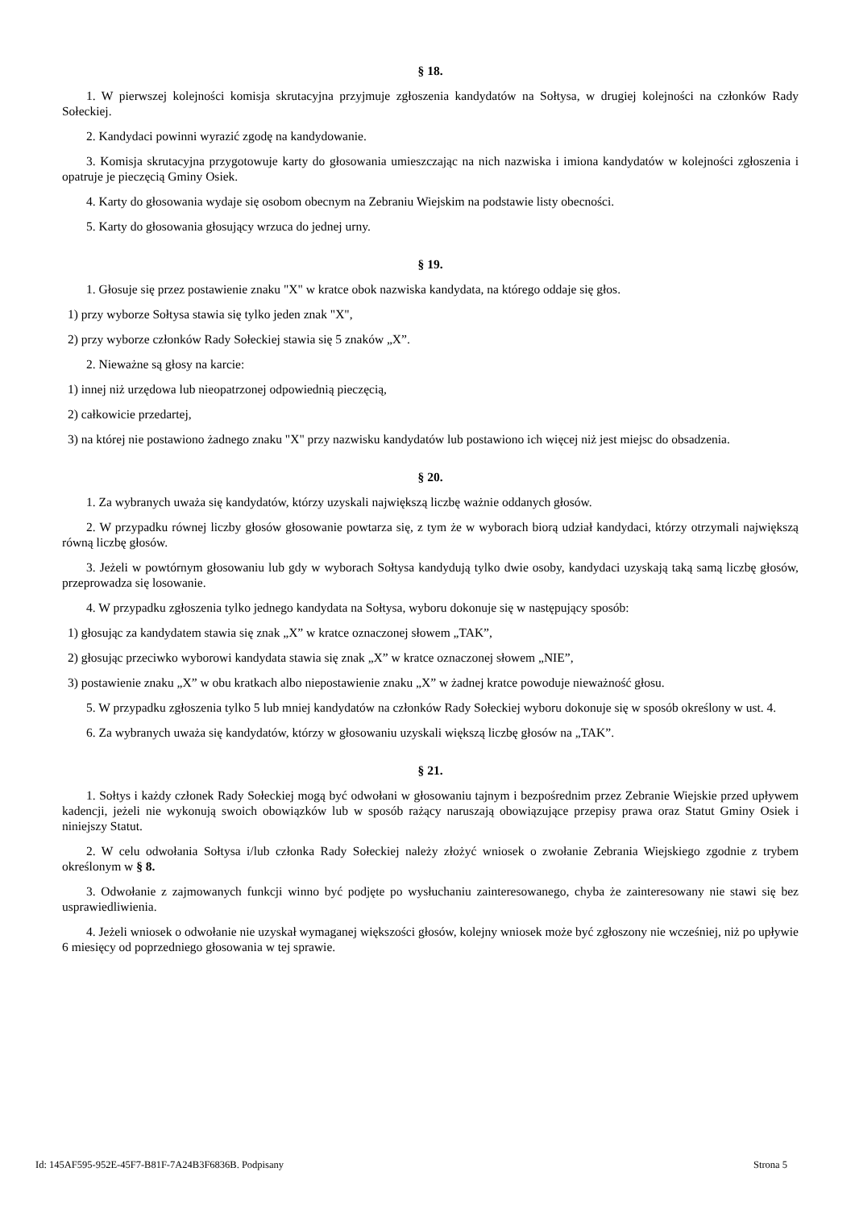§ 18.
1. W pierwszej kolejności komisja skrutacyjna przyjmuje zgłoszenia kandydatów na Sołtysa, w drugiej kolejności na członków Rady Sołeckiej.
2. Kandydaci powinni wyrazić zgodę na kandydowanie.
3. Komisja skrutacyjna przygotowuje karty do głosowania umieszczając na nich nazwiska i imiona kandydatów w kolejności zgłoszenia i opatruje je pieczęcią Gminy Osiek.
4. Karty do głosowania wydaje się osobom obecnym na Zebraniu Wiejskim na podstawie listy obecności.
5. Karty do głosowania głosujący wrzuca do jednej urny.
§ 19.
1. Głosuje się przez postawienie znaku "X" w kratce obok nazwiska kandydata, na którego oddaje się głos.
1) przy wyborze Sołtysa stawia się tylko jeden znak "X",
2) przy wyborze członków Rady Sołeckiej stawia się 5 znaków „X”.
2. Nieważne są głosy na karcie:
1) innej niż urzędowa lub nieopatrzonej odpowiednią pieczęcią,
2) całkowicie przedartej,
3) na której nie postawiono żadnego znaku "X" przy nazwisku kandydatów lub postawiono ich więcej niż jest miejsc do obsadzenia.
§ 20.
1. Za wybranych uważa się kandydatów, którzy uzyskali największą liczbę ważnie oddanych głosów.
2. W przypadku równej liczby głosów głosowanie powtarza się, z tym że w wyborach biorą udział kandydaci, którzy otrzymali największą równą liczbę głosów.
3. Jeżeli w powtórnym głosowaniu lub gdy w wyborach Sołtysa kandydują tylko dwie osoby, kandydaci uzyskają taką samą liczbę głosów, przeprowadza się losowanie.
4. W przypadku zgłoszenia tylko jednego kandydata na Sołtysa, wyboru dokonuje się w następujący sposób:
1) głosując za kandydatem stawia się znak „X” w kratce oznaczonej słowem „TAK”,
2) głosując przeciwko wyborowi kandydata stawia się znak „X” w kratce oznaczonej słowem „NIE”,
3) postawienie znaku „X” w obu kratkach albo niepostawienie znaku „X” w żadnej kratce powoduje nieważność głosu.
5. W przypadku zgłoszenia tylko 5 lub mniej kandydatów na członków Rady Sołeckiej wyboru dokonuje się w sposób określony w ust. 4.
6. Za wybranych uważa się kandydatów, którzy w głosowaniu uzyskali większą liczbę głosów na „TAK”.
§ 21.
1. Sołtys i każdy członek Rady Sołeckiej mogą być odwołani w głosowaniu tajnym i bezpośrednim przez Zebranie Wiejskie przed upływem kadencji, jeżeli nie wykonują swoich obowiązków lub w sposób rażący naruszają obowiązujące przepisy prawa oraz Statut Gminy Osiek i niniejszy Statut.
2. W celu odwołania Sołtysa i/lub członka Rady Sołeckiej należy złożyć wniosek o zwołanie Zebrania Wiejskiego zgodnie z trybem określonym w § 8.
3. Odwołanie z zajmowanych funkcji winno być podjęte po wysłuchaniu zainteresowanego, chyba że zainteresowany nie stawi się bez usprawiedliwienia.
4. Jeżeli wniosek o odwołanie nie uzyskał wymaganej większości głosów, kolejny wniosek może być zgłoszony nie wcześniej, niż po upływie 6 miesięcy od poprzedniego głosowania w tej sprawie.
Id: 145AF595-952E-45F7-B81F-7A24B3F6836B. Podpisany Strona 5